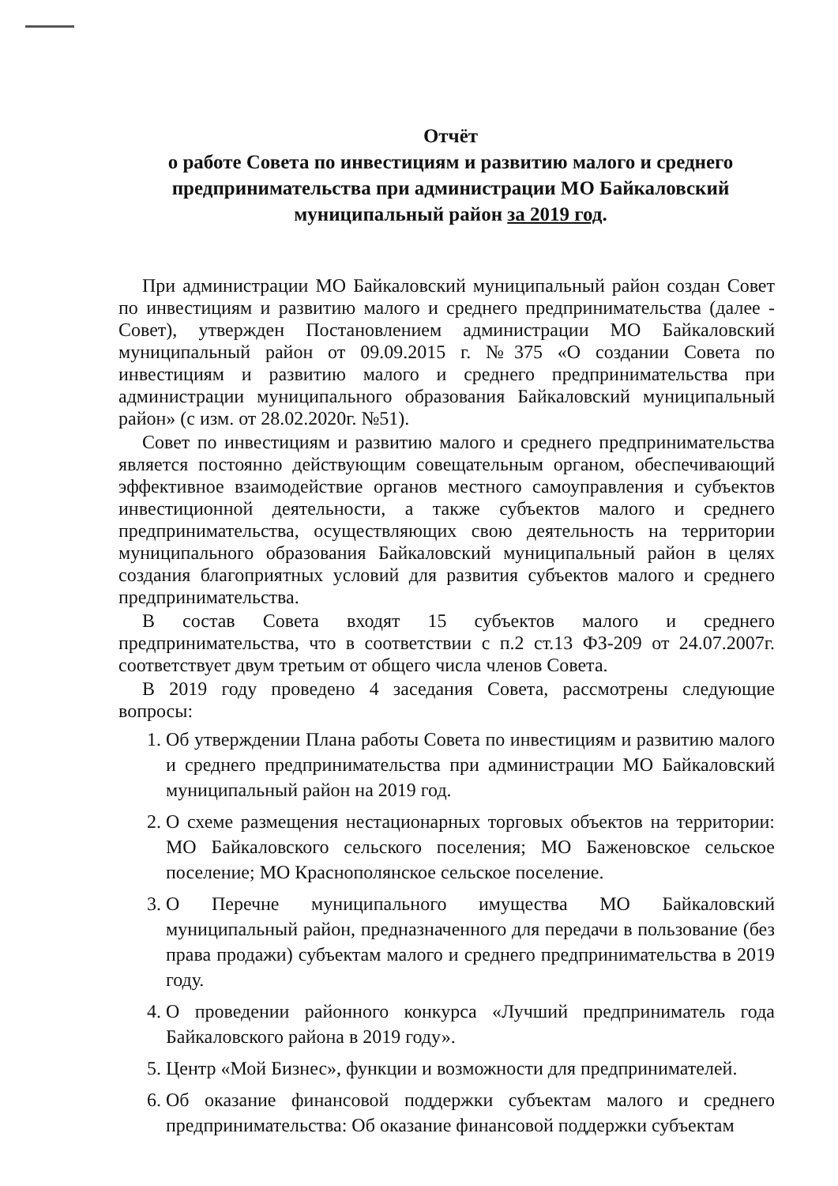Отчёт
о работе Совета по инвестициям и развитию малого и среднего предпринимательства при администрации МО Байкаловский муниципальный район за 2019 год.
При администрации МО Байкаловский муниципальный район создан Совет по инвестициям и развитию малого и среднего предпринимательства (далее - Совет), утвержден Постановлением администрации МО Байкаловский муниципальный район от 09.09.2015 г. №375 «О создании Совета по инвестициям и развитию малого и среднего предпринимательства при администрации муниципального образования Байкаловский муниципальный район» (с изм. от 28.02.2020г. №51).
Совет по инвестициям и развитию малого и среднего предпринимательства является постоянно действующим совещательным органом, обеспечивающий эффективное взаимодействие органов местного самоуправления и субъектов инвестиционной деятельности, а также субъектов малого и среднего предпринимательства, осуществляющих свою деятельность на территории муниципального образования Байкаловский муниципальный район в целях создания благоприятных условий для развития субъектов малого и среднего предпринимательства.
В состав Совета входят 15 субъектов малого и среднего предпринимательства, что в соответствии с п.2 ст.13 ФЗ-209 от 24.07.2007г. соответствует двум третьим от общего числа членов Совета.
В 2019 году проведено 4 заседания Совета, рассмотрены следующие вопросы:
1. Об утверждении Плана работы Совета по инвестициям и развитию малого и среднего предпринимательства при администрации МО Байкаловский муниципальный район на 2019 год.
2. О схеме размещения нестационарных торговых объектов на территории: МО Байкаловского сельского поселения; МО Баженовское сельское поселение; МО Краснополянское сельское поселение.
3. О Перечне муниципального имущества МО Байкаловский муниципальный район, предназначенного для передачи в пользование (без права продажи) субъектам малого и среднего предпринимательства в 2019 году.
4. О проведении районного конкурса «Лучший предприниматель года Байкаловского района в 2019 году».
5. Центр «Мой Бизнес», функции и возможности для предпринимателей.
6. Об оказание финансовой поддержки субъектам малого и среднего предпринимательства: Об оказание финансовой поддержки субъектам